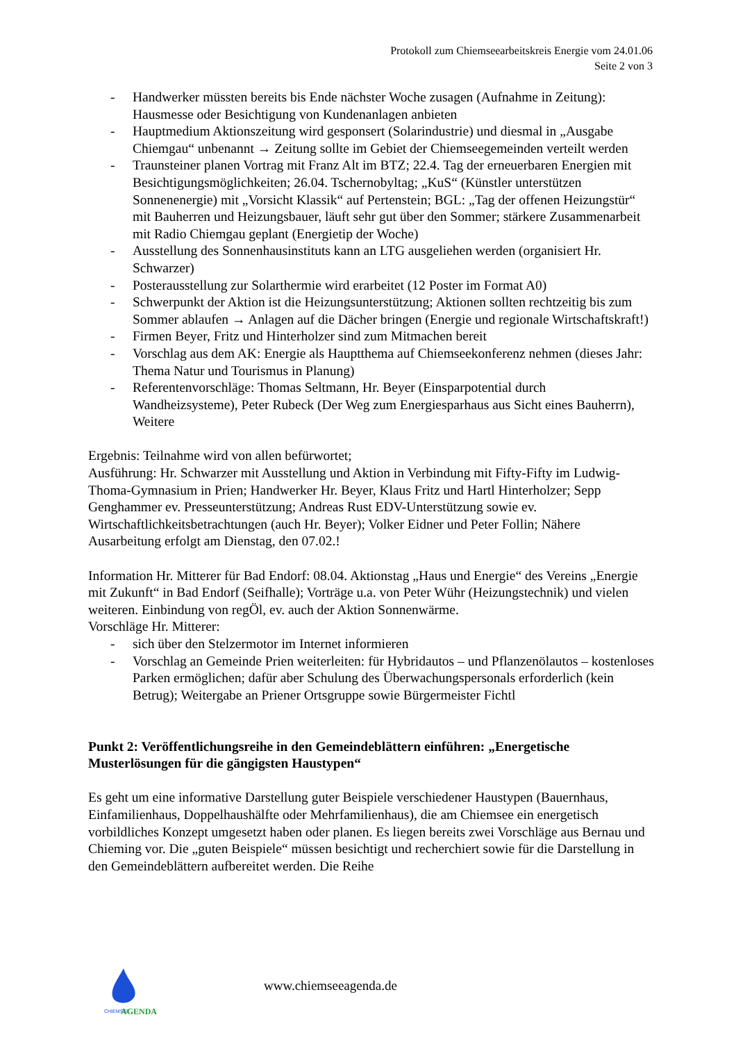Protokoll zum Chiemseearbeitskreis Energie vom 24.01.06
Seite 2 von 3
- Handwerker müssten bereits bis Ende nächster Woche zusagen (Aufnahme in Zeitung): Hausmesse oder Besichtigung von Kundenanlagen anbieten
- Hauptmedium Aktionszeitung wird gesponsert (Solarindustrie) und diesmal in „Ausgabe Chiemgau“ unbenannt → Zeitung sollte im Gebiet der Chiemseegemeinden verteilt werden
- Traunsteiner planen Vortrag mit Franz Alt im BTZ; 22.4. Tag der erneuerbaren Energien mit Besichtigungsmöglichkeiten; 26.04. Tschernobyltag; „KuS“ (Künstler unterstützen Sonnenenergie) mit „Vorsicht Klassik“ auf Pertenstein; BGL: „Tag der offenen Heizungstür“ mit Bauherren und Heizungsbauer, läuft sehr gut über den Sommer; stärkere Zusammenarbeit mit Radio Chiemgau geplant (Energietip der Woche)
- Ausstellung des Sonnenhausinstituts kann an LTG ausgeliehen werden (organisiert Hr. Schwarzer)
- Posterausstellung zur Solarthermie wird erarbeitet (12 Poster im Format A0)
- Schwerpunkt der Aktion ist die Heizungsunterstützung; Aktionen sollten rechtzeitig bis zum Sommer ablaufen → Anlagen auf die Dächer bringen (Energie und regionale Wirtschaftskraft!)
- Firmen Beyer, Fritz und Hinterholzer sind zum Mitmachen bereit
- Vorschlag aus dem AK: Energie als Hauptthema auf Chiemseekonferenz nehmen (dieses Jahr: Thema Natur und Tourismus in Planung)
- Referentenvorschläge: Thomas Seltmann, Hr. Beyer (Einsparpotential durch Wandheizsysteme), Peter Rubeck (Der Weg zum Energiesparhaus aus Sicht eines Bauherrn), Weitere
Ergebnis: Teilnahme wird von allen befürwortet;
Ausführung: Hr. Schwarzer mit Ausstellung und Aktion in Verbindung mit Fifty-Fifty im Ludwig-Thoma-Gymnasium in Prien; Handwerker Hr. Beyer, Klaus Fritz und Hartl Hinterholzer; Sepp Genghammer ev. Presseunterstützung; Andreas Rust EDV-Unterstützung sowie ev. Wirtschaftlichkeitsbetrachtungen (auch Hr. Beyer); Volker Eidner und Peter Follin; Nähere Ausarbeitung erfolgt am Dienstag, den 07.02.!
Information Hr. Mitterer für Bad Endorf: 08.04. Aktionstag „Haus und Energie“ des Vereins „Energie mit Zukunft“ in Bad Endorf (Seifhalle); Vorträge u.a. von Peter Wühr (Heizungstechnik) und vielen weiteren. Einbindung von regÖl, ev. auch der Aktion Sonnenwärme.
Vorschläge Hr. Mitterer:
- sich über den Stelzermotor im Internet informieren
- Vorschlag an Gemeinde Prien weiterleiten: für Hybridautos – und Pflanzenölautos – kostenloses Parken ermöglichen; dafür aber Schulung des Überwachungspersonals erforderlich (kein Betrug); Weitergabe an Priener Ortsgruppe sowie Bürgermeister Fichtl
Punkt 2: Veröffentlichungsreihe in den Gemeindeblättern einführen: „Energetische Musterlösungen für die gängigsten Haustypen“
Es geht um eine informative Darstellung guter Beispiele verschiedener Haustypen (Bauernhaus, Einfamilienhaus, Doppelhaushälfte oder Mehrfamilienhaus), die am Chiemsee ein energetisch vorbildliches Konzept umgesetzt haben oder planen. Es liegen bereits zwei Vorschläge aus Bernau und Chieming vor. Die „guten Beispiele“ müssen besichtigt und recherchiert sowie für die Darstellung in den Gemeindeblättern aufbereitet werden. Die Reihe
CHIEMSEE
AGENDA
www.chiemseeagenda.de